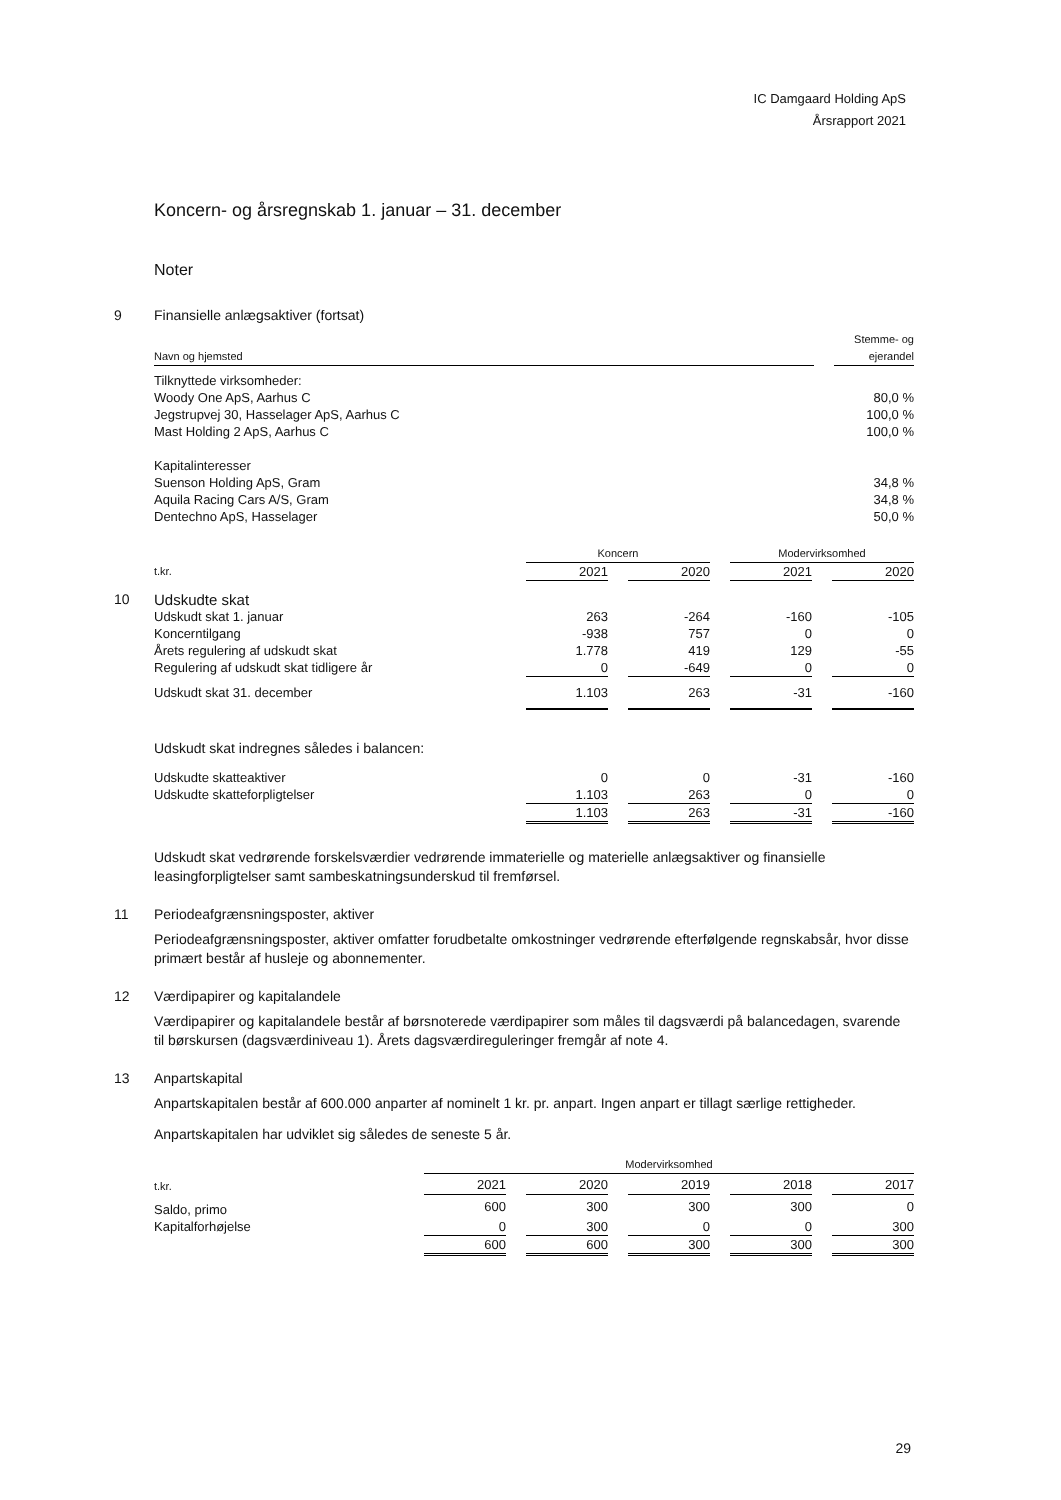IC Damgaard Holding ApS
Årsrapport 2021
Koncern- og årsregnskab 1. januar – 31. december
Noter
9 Finansielle anlægsaktiver (fortsat)
| | Navn og hjemsted | | Stemme- og ejerandel |
| | Tilknyttede virksomheder: | | |
| | Woody One ApS, Aarhus C | | 80,0 % |
| | Jegstrupvej 30, Hasselager ApS, Aarhus C | | 100,0 % |
| | Mast Holding 2 ApS, Aarhus C | | 100,0 % |
| | Kapitalinteresser | | |
| | Suenson Holding ApS, Gram | | 34,8 % |
| | Aquila Racing Cars A/S, Gram | | 34,8 % |
| | Dentechno ApS, Hasselager | | 50,0 % |
| | | Koncern | | | | Modervirksomhed | | |
| | t.kr. | 2021 | | 2020 | | 2021 | | 2020 |
| 10 | Udskudte skat | | | | | | | |
| | Udskudt skat 1. januar | 263 | | -264 | | -160 | | -105 |
| | Koncerntilgang | -938 | | 757 | | 0 | | 0 |
| | Årets regulering af udskudt skat | 1.778 | | 419 | | 129 | | -55 |
| | Regulering af udskudt skat tidligere år | 0 | | -649 | | 0 | | 0 |
| | Udskudt skat 31. december | 1.103 | | 263 | | -31 | | -160 |
| | Udskudt skat indregnes således i balancen: | | | | | | | |
| | Udskudte skatteaktiver | 0 | | 0 | | -31 | | -160 |
| | Udskudte skatteforpligtelser | 1.103 | | 263 | | 0 | | 0 |
| | | 1.103 | | 263 | | -31 | | -160 |
Udskudt skat vedrørende forskelsværdier vedrørende immaterielle og materielle anlægsaktiver og finansielle leasingforpligtelser samt sambeskatningsunderskud til fremførsel.
11 Periodeafgrænsningsposter, aktiver
Periodeafgrænsningsposter, aktiver omfatter forudbetalte omkostninger vedrørende efterfølgende regnskabsår, hvor disse primært består af husleje og abonnementer.
12 Værdipapirer og kapitalandele
Værdipapirer og kapitalandele består af børsnoterede værdipapirer som måles til dagsværdi på balancedagen, svarende til børskursen (dagsværdiniveau 1). Årets dagsværdireguleringer fremgår af note 4.
13 Anpartskapital
Anpartskapitalen består af 600.000 anparter af nominelt 1 kr. pr. anpart. Ingen anpart er tillagt særlige rettigheder.
Anpartskapitalen har udviklet sig således de seneste 5 år.
| | | Modervirksomhed | | | | | | | | |
| | t.kr. | 2021 | | 2020 | | 2019 | | 2018 | | 2017 |
| | Saldo, primo | 600 | | 300 | | 300 | | 300 | | 0 |
| | Kapitalforhøjelse | 0 | | 300 | | 0 | | 0 | | 300 |
| | | 600 | | 600 | | 300 | | 300 | | 300 |
29